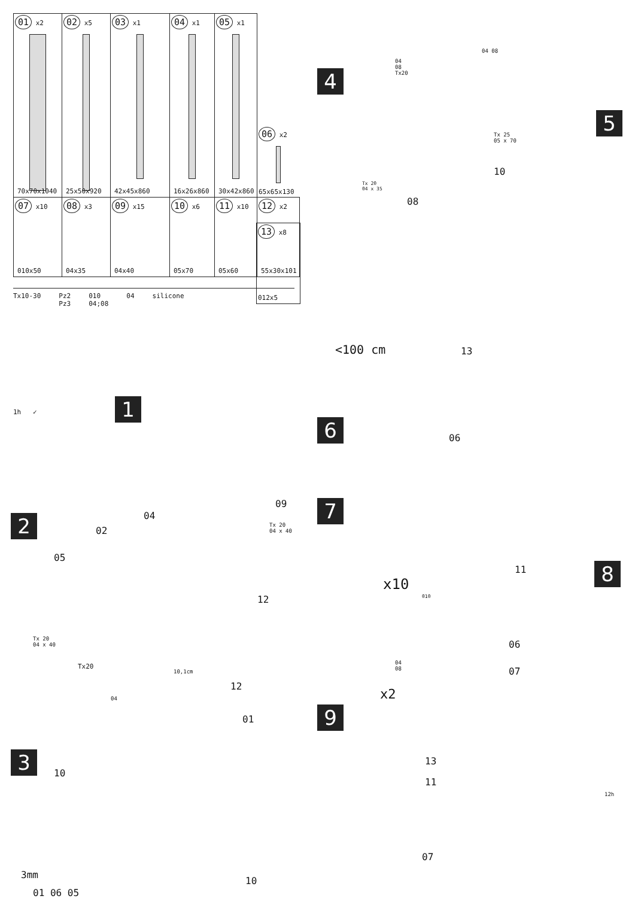| 01 x2 70x70x1040 | 02 x5 25x50x920 | 03 x1 42x45x860 | 04 x1 16x26x860 | 05 x1 30x42x860 | 06 x2 65x65x130 |
| 07 x10 010x50 | 08 x3 04x35 | 09 x15 04x40 | 10 x6 05x70 | 11 x10 05x60 | 12 x2 55x30x101 |
13 x8
012x5
Tx10-30 Pz2
Pz3 010
04;08 04 silicone
1h ✓
1
2
3
4
5
6
7
8
9
04
02
05
09
Tx 20
04 x 40
12
Tx 20
04 x 40
Tx20
04
10,1cm
12
01
10
3mm
01 06 05
10
04
08
Tx20
04 08
Tx 20
04 x 35
08
Tx 25
05 x 70
10
<100 cm 13
06
x10
010
11
06
07
x2
04
08
13
11
07
12h